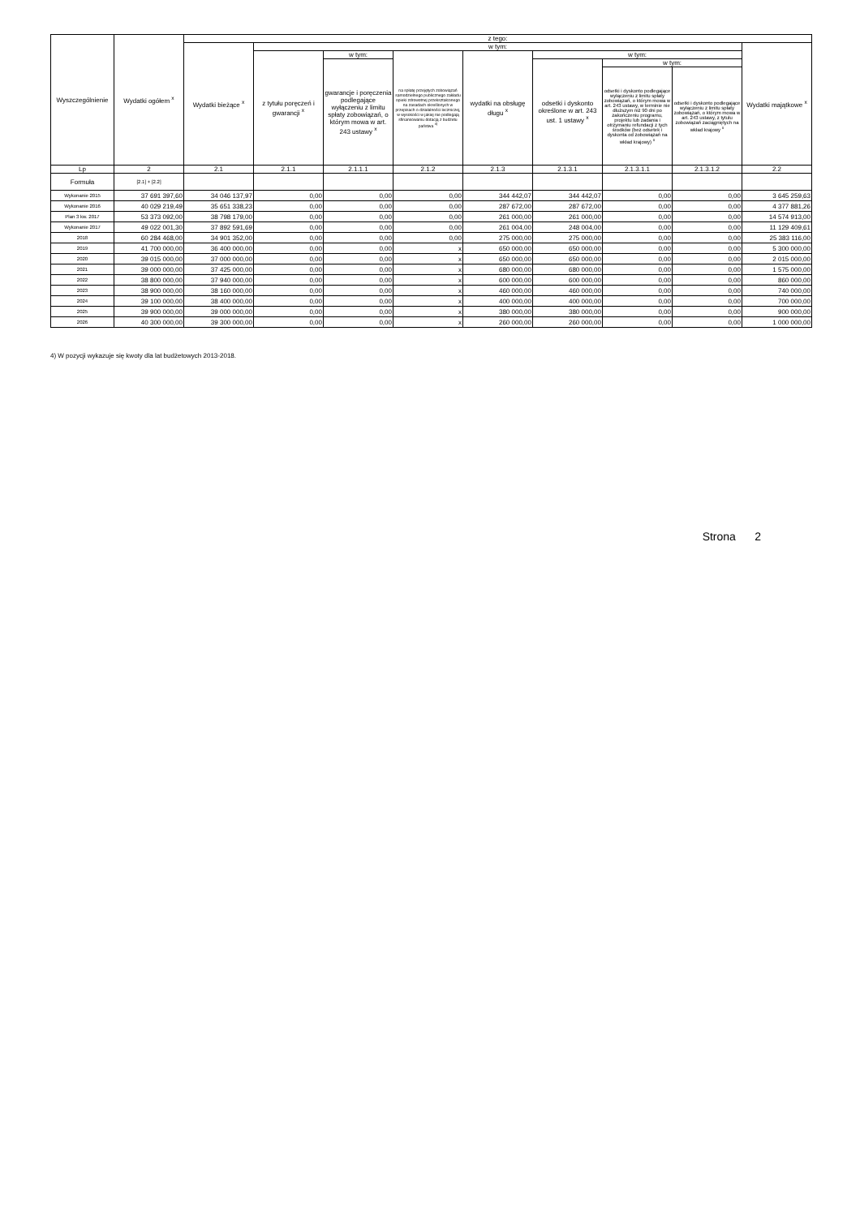| Wyszczególnienie | Wydatki ogółem <sup>x</sup> | z tego: | | | | | | | | |
| --- | --- | --- | --- | --- | --- | --- | --- | --- | --- | --- |
| | | Wydatki bieżące <sup>x</sup> | w tym: | | | | | | | Wydatki majątkowe <sup>x</sup> |
| | | | z tytułu poręczeń i gwarancji <sup>x</sup> | w tym: | na spłatę przejętych zobowiązań samodzielnego publicznego zakładu opieki zdrowotnej przekształconego na zasadach określonych w przepisach o działalności leczniczej, w wysokości w jakiej nie podlegają sfinansowaniu dotacją z budżetu państwa <sup>4)</sup> | wydatki na obsługę długu <sup>x</sup> | w tym: | | | |
| | | | | gwarancje i poręczenia podlegające wyłączeniu z limitu spłaty zobowiązań, o którym mowa w art. 243 ustawy <sup>x</sup> | | | odsetki i dyskonto określone w art. 243 ust. 1 ustawy <sup>x</sup> | w tym: | | |
| | | | | | | | | odsetki i dyskonto podlegające wyłączeniu z limitu spłaty zobowiązań, o którym mowa w art. 243 ustawy, w terminie nie dłuższym niż 90 dni po zakończeniu programu, projektu lub zadania i otrzymaniu refundacji z tych środków (bez odsetek i dyskonta od zobowiązań na wkład krajowy) <sup>x</sup> | odsetki i dyskonto podlegające wyłączeniu z limitu spłaty zobowiązań, o którym mowa w art. 243 ustawy, z tytułu zobowiązań zaciągniętych na wkład krajowy <sup>x</sup> | |
| Lp | 2 | 2.1 | 2.1.1 | 2.1.1.1 | 2.1.2 | 2.1.3 | 2.1.3.1 | 2.1.3.1.1 | 2.1.3.1.2 | 2.2 |
| Formuła | [2.1] + [2.2] | | | | | | | | | |
| Wykonanie 2015 | 37 691 397,60 | 34 046 137,97 | 0,00 | 0,00 | 0,00 | 344 442,07 | 344 442,07 | 0,00 | 0,00 | 3 645 259,63 |
| Wykonanie 2016 | 40 029 219,49 | 35 651 338,23 | 0,00 | 0,00 | 0,00 | 287 672,00 | 287 672,00 | 0,00 | 0,00 | 4 377 881,26 |
| Plan 3 kw. 2017 | 53 373 092,00 | 38 798 179,00 | 0,00 | 0,00 | 0,00 | 261 000,00 | 261 000,00 | 0,00 | 0,00 | 14 574 913,00 |
| Wykonanie 2017 | 49 022 001,30 | 37 892 591,69 | 0,00 | 0,00 | 0,00 | 261 004,00 | 248 004,00 | 0,00 | 0,00 | 11 129 409,61 |
| 2018 | 60 284 468,00 | 34 901 352,00 | 0,00 | 0,00 | 0,00 | 275 000,00 | 275 000,00 | 0,00 | 0,00 | 25 383 116,00 |
| 2019 | 41 700 000,00 | 36 400 000,00 | 0,00 | 0,00 | x | 650 000,00 | 650 000,00 | 0,00 | 0,00 | 5 300 000,00 |
| 2020 | 39 015 000,00 | 37 000 000,00 | 0,00 | 0,00 | x | 650 000,00 | 650 000,00 | 0,00 | 0,00 | 2 015 000,00 |
| 2021 | 39 000 000,00 | 37 425 000,00 | 0,00 | 0,00 | x | 680 000,00 | 680 000,00 | 0,00 | 0,00 | 1 575 000,00 |
| 2022 | 38 800 000,00 | 37 940 000,00 | 0,00 | 0,00 | x | 600 000,00 | 600 000,00 | 0,00 | 0,00 | 860 000,00 |
| 2023 | 38 900 000,00 | 38 160 000,00 | 0,00 | 0,00 | x | 460 000,00 | 460 000,00 | 0,00 | 0,00 | 740 000,00 |
| 2024 | 39 100 000,00 | 38 400 000,00 | 0,00 | 0,00 | x | 400 000,00 | 400 000,00 | 0,00 | 0,00 | 700 000,00 |
| 2025 | 39 900 000,00 | 39 000 000,00 | 0,00 | 0,00 | x | 380 000,00 | 380 000,00 | 0,00 | 0,00 | 900 000,00 |
| 2026 | 40 300 000,00 | 39 300 000,00 | 0,00 | 0,00 | x | 260 000,00 | 260 000,00 | 0,00 | 0,00 | 1 000 000,00 |
4) W pozycji wykazuje się kwoty dla lat budżetowych 2013-2018.
Strona 2